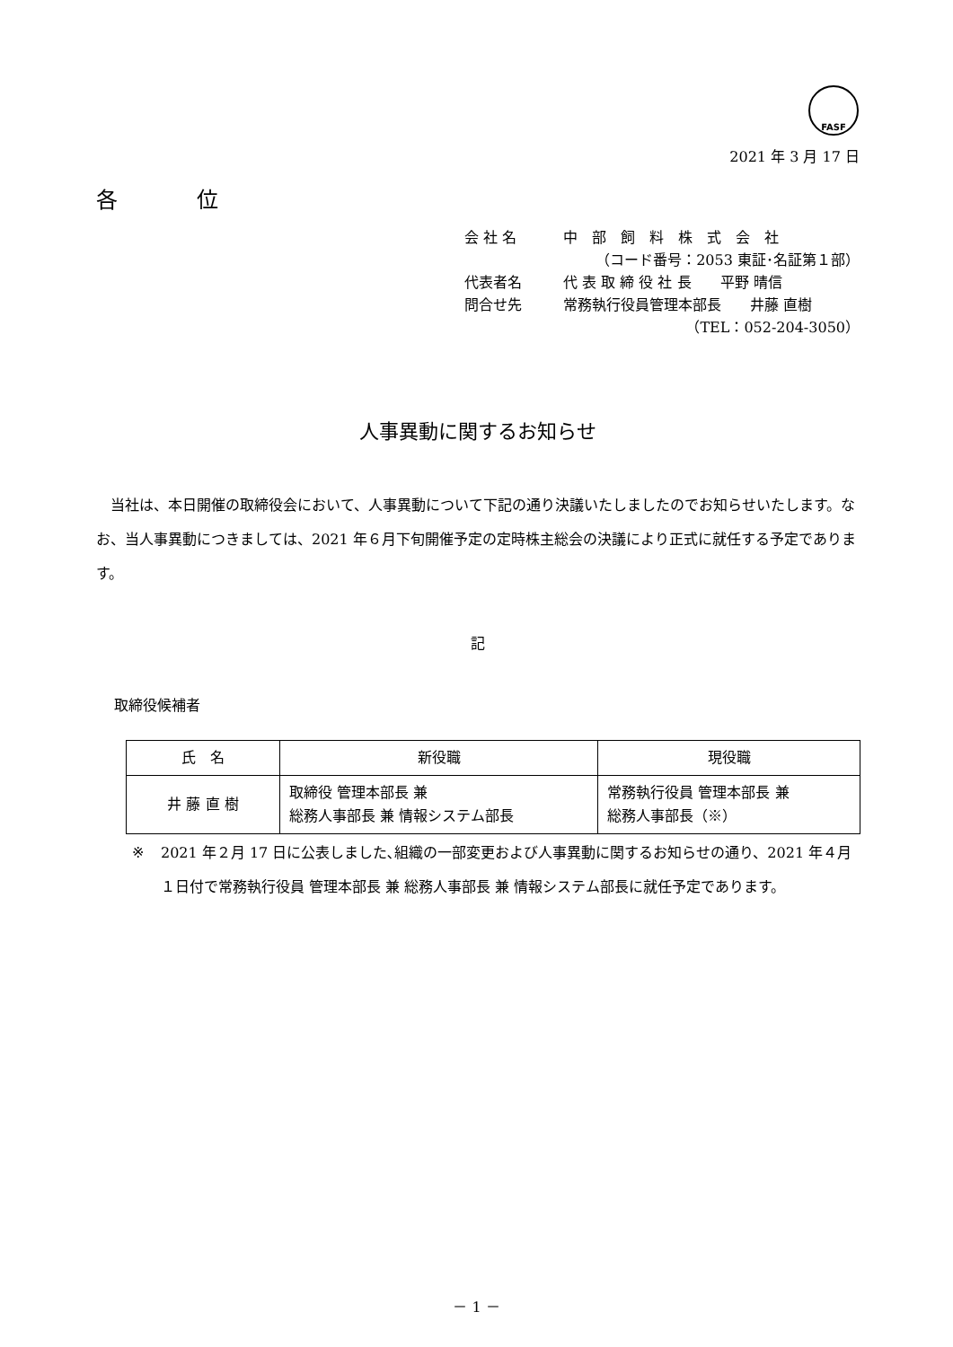FASF
2021 年 3 月 17 日
各 位
会 社 名 中　部　飼　料　株　式　会　社
（コード番号：2053 東証･名証第１部）
代表者名 代 表 取 締 役 社 長　　平野 晴信
問合せ先 常務執行役員管理本部長　　井藤 直樹
（TEL：052-204-3050）
人事異動に関するお知らせ
当社は、本日開催の取締役会において、人事異動について下記の通り決議いたしましたのでお知らせいたします。なお、当人事異動につきましては、2021 年６月下旬開催予定の定時株主総会の決議により正式に就任する予定であります。
記
取締役候補者
| 氏 名 | 新役職 | 現役職 |
| --- | --- | --- |
| 井 藤 直 樹 | 取締役 管理本部長 兼 総務人事部長 兼 情報システム部長 | 常務執行役員 管理本部長 兼 総務人事部長（※） |
※ 2021 年２月 17 日に公表しました､組織の一部変更および人事異動に関するお知らせの通り、2021 年４月１日付で常務執行役員 管理本部長 兼 総務人事部長 兼 情報システム部長に就任予定であります。
－ 1 －